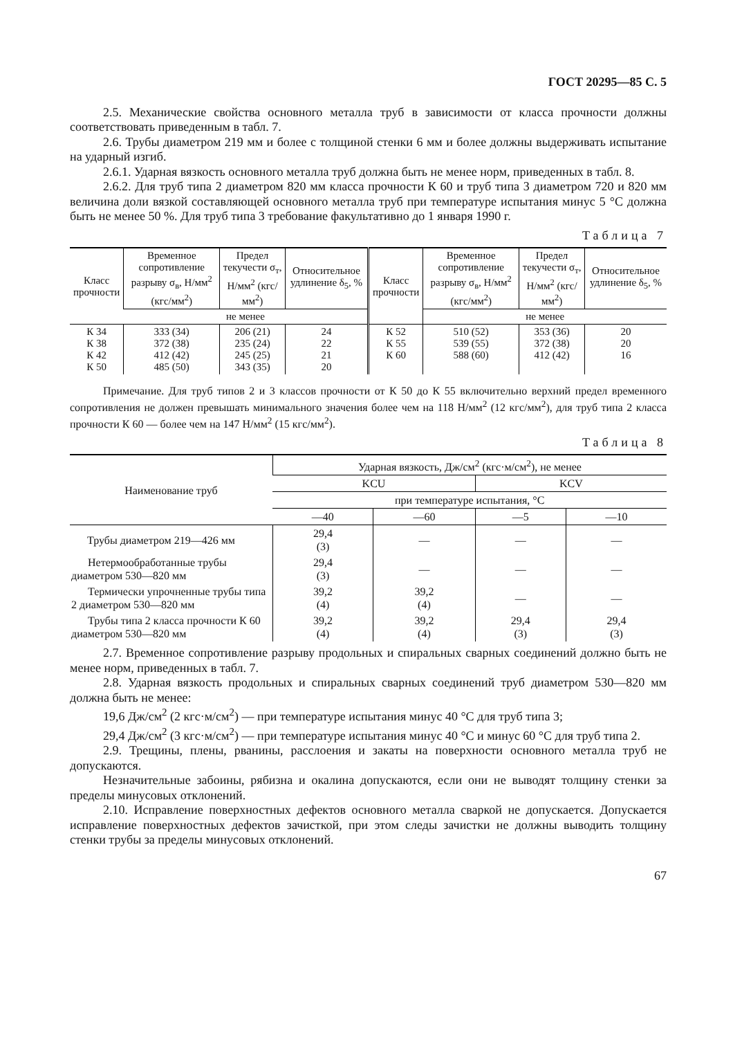ГОСТ 20295—85 С. 5
2.5. Механические свойства основного металла труб в зависимости от класса прочности должны соответствовать приведенным в табл. 7.
2.6. Трубы диаметром 219 мм и более с толщиной стенки 6 мм и более должны выдерживать испытание на ударный изгиб.
2.6.1. Ударная вязкость основного металла труб должна быть не менее норм, приведенных в табл. 8.
2.6.2. Для труб типа 2 диаметром 820 мм класса прочности К 60 и труб типа 3 диаметром 720 и 820 мм величина доли вязкой составляющей основного металла труб при температуре испытания минус 5 °С должна быть не менее 50 %. Для труб типа 3 требование факультативно до 1 января 1990 г.
Таблица 7
| Класс прочности | Временное сопротивление разрыву σ<sub>в</sub>, Н/мм<sup>2</sup> (кгс/мм<sup>2</sup>) | Предел текучести σ<sub>т</sub>, Н/мм<sup>2</sup> (кгс/мм<sup>2</sup>) | Относительное удлинение δ<sub>5</sub>, % | Класс прочности | Временное сопротивление разрыву σ<sub>в</sub>, Н/мм<sup>2</sup> (кгс/мм<sup>2</sup>) | Предел текучести σ<sub>т</sub>, Н/мм<sup>2</sup> (кгс/мм<sup>2</sup>) | Относительное удлинение δ<sub>5</sub>, % |
| --- | --- | --- | --- | --- | --- | --- | --- |
| | не менее | | | | не менее | | |
| К 34 К 38 К 42 К 50 | 333 (34) 372 (38) 412 (42) 485 (50) | 206 (21) 235 (24) 245 (25) 343 (35) | 24 22 21 20 | К 52 К 55 К 60 | 510 (52) 539 (55) 588 (60) | 353 (36) 372 (38) 412 (42) | 20 20 16 |
Примечание. Для труб типов 2 и 3 классов прочности от К 50 до К 55 включительно верхний предел временного сопротивления не должен превышать минимального значения более чем на 118 Н/мм<sup>2</sup> (12 кгс/мм<sup>2</sup>), для труб типа 2 класса прочности К 60 — более чем на 147 Н/мм<sup>2</sup> (15 кгс/мм<sup>2</sup>).
Таблица 8
| Наименование труб | Ударная вязкость, Дж/см<sup>2</sup> (кгс·м/см<sup>2</sup>), не менее | | | |
| --- | --- | --- | --- | --- |
| | KCU | | KCV | |
| | при температуре испытания, °С | | | |
| | —40 | —60 | —5 | —10 |
| Трубы диаметром 219—426 мм | 29,4 (3) | — | — | — |
| Нетермообработанные трубы диаметром 530—820 мм | 29,4 (3) | — | — | — |
| Термически упрочненные трубы типа 2 диаметром 530—820 мм | 39,2 (4) | 39,2 (4) | — | — |
| Трубы типа 2 класса прочности К 60 диаметром 530—820 мм | 39,2 (4) | 39,2 (4) | 29,4 (3) | 29,4 (3) |
2.7. Временное сопротивление разрыву продольных и спиральных сварных соединений должно быть не менее норм, приведенных в табл. 7.
2.8. Ударная вязкость продольных и спиральных сварных соединений труб диаметром 530—820 мм должна быть не менее:
19,6 Дж/см<sup>2</sup> (2 кгс·м/см<sup>2</sup>) — при температуре испытания минус 40 °С для труб типа 3;
29,4 Дж/см<sup>2</sup> (3 кгс·м/см<sup>2</sup>) — при температуре испытания минус 40 °С и минус 60 °С для труб типа 2.
2.9. Трещины, плены, рванины, расслоения и закаты на поверхности основного металла труб не допускаются.
Незначительные забоины, рябизна и окалина допускаются, если они не выводят толщину стенки за пределы минусовых отклонений.
2.10. Исправление поверхностных дефектов основного металла сваркой не допускается. Допускается исправление поверхностных дефектов зачисткой, при этом следы зачистки не должны выводить толщину стенки трубы за пределы минусовых отклонений.
67